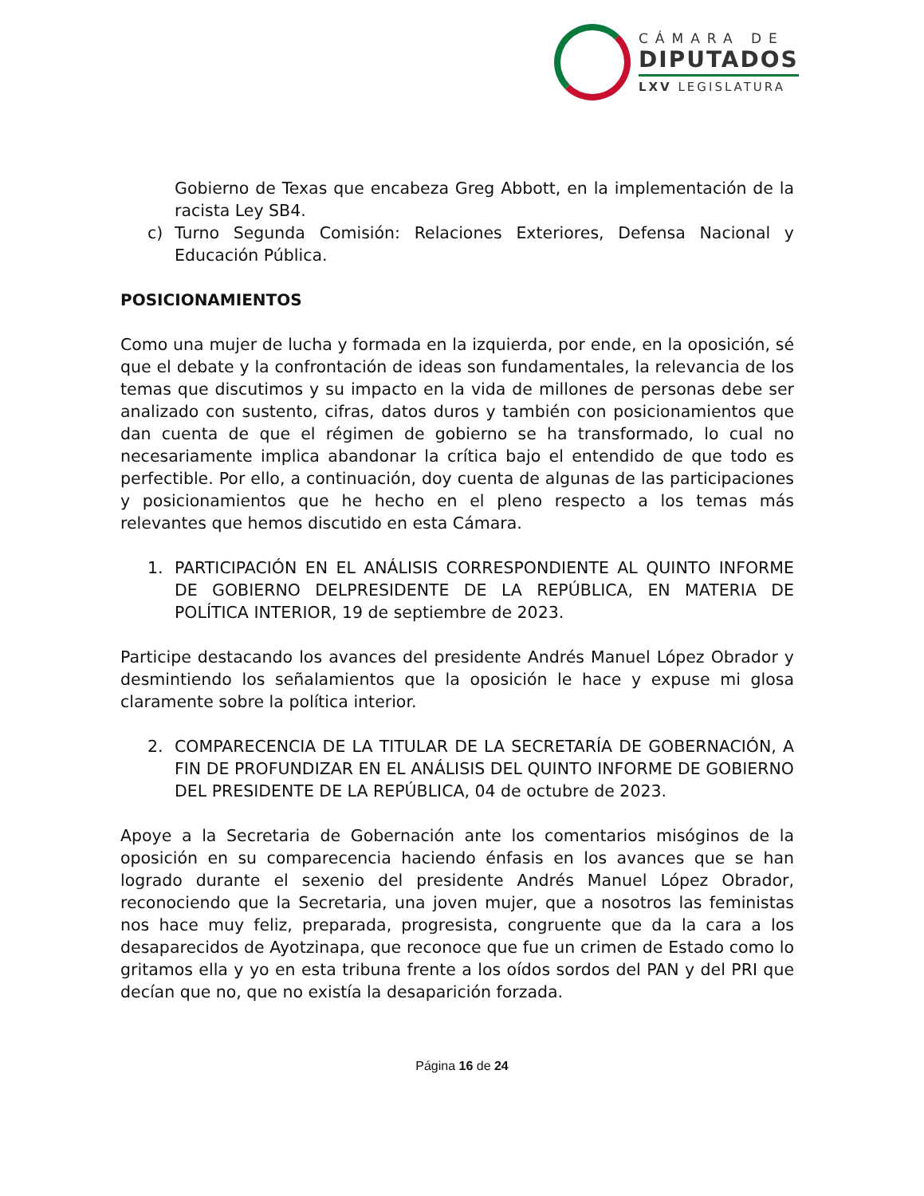CÁMARA DE
DIPUTADOS
LXV LEGISLATURA
Gobierno de Texas que encabeza Greg Abbott, en la implementación de la racista Ley SB4.
c) Turno Segunda Comisión: Relaciones Exteriores, Defensa Nacional y Educación Pública.
POSICIONAMIENTOS
Como una mujer de lucha y formada en la izquierda, por ende, en la oposición, sé que el debate y la confrontación de ideas son fundamentales, la relevancia de los temas que discutimos y su impacto en la vida de millones de personas debe ser analizado con sustento, cifras, datos duros y también con posicionamientos que dan cuenta de que el régimen de gobierno se ha transformado, lo cual no necesariamente implica abandonar la crítica bajo el entendido de que todo es perfectible. Por ello, a continuación, doy cuenta de algunas de las participaciones y posicionamientos que he hecho en el pleno respecto a los temas más relevantes que hemos discutido en esta Cámara.
1. PARTICIPACIÓN EN EL ANÁLISIS CORRESPONDIENTE AL QUINTO INFORME DE GOBIERNO DELPRESIDENTE DE LA REPÚBLICA, EN MATERIA DE POLÍTICA INTERIOR, 19 de septiembre de 2023.
Participe destacando los avances del presidente Andrés Manuel López Obrador y desmintiendo los señalamientos que la oposición le hace y expuse mi glosa claramente sobre la política interior.
2. COMPARECENCIA DE LA TITULAR DE LA SECRETARÍA DE GOBERNACIÓN, A FIN DE PROFUNDIZAR EN EL ANÁLISIS DEL QUINTO INFORME DE GOBIERNO DEL PRESIDENTE DE LA REPÚBLICA, 04 de octubre de 2023.
Apoye a la Secretaria de Gobernación ante los comentarios misóginos de la oposición en su comparecencia haciendo énfasis en los avances que se han logrado durante el sexenio del presidente Andrés Manuel López Obrador, reconociendo que la Secretaria, una joven mujer, que a nosotros las feministas nos hace muy feliz, preparada, progresista, congruente que da la cara a los desaparecidos de Ayotzinapa, que reconoce que fue un crimen de Estado como lo gritamos ella y yo en esta tribuna frente a los oídos sordos del PAN y del PRI que decían que no, que no existía la desaparición forzada.
Página 16 de 24